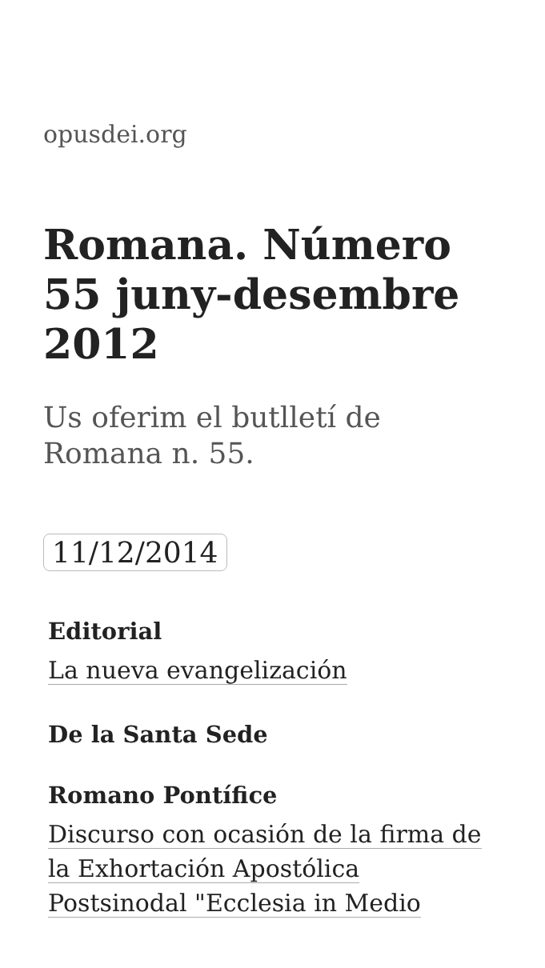opusdei.org
Romana. Número 55 juny-desembre 2012
Us oferim el butlletí de Romana n. 55.
11/12/2014
Editorial
La nueva evangelización
De la Santa Sede
Romano Pontífice
Discurso con ocasión de la firma de la Exhortación Apostólica Postsinodal "Ecclesia in Medio